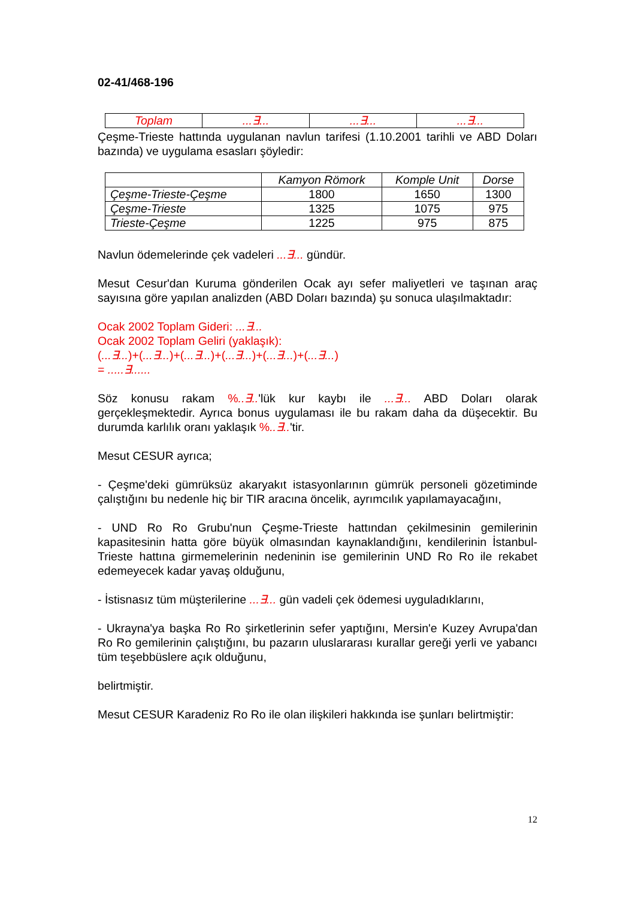02-41/468-196
| Toplam | ...∃... | ...∃... | ...∃... |
Çeşme-Trieste hattında uygulanan navlun tarifesi (1.10.2001 tarihli ve ABD Doları bazında) ve uygulama esasları şöyledir:
| | Kamyon Römork | Komple Unit | Dorse |
| --- | --- | --- | --- |
| Çeşme-Trieste-Çeşme | 1800 | 1650 | 1300 |
| Çeşme-Trieste | 1325 | 1075 | 975 |
| Trieste-Çeşme | 1225 | 975 | 875 |
Navlun ödemelerinde çek vadeleri ...∃... gündür.
Mesut Cesur'dan Kuruma gönderilen Ocak ayı sefer maliyetleri ve taşınan araç sayısına göre yapılan analizden (ABD Doları bazında) şu sonuca ulaşılmaktadır:
Ocak 2002 Toplam Gideri: ...∃...
Ocak 2002 Toplam Geliri (yaklaşık):
(...∃...)+(...∃...)+(...∃...)+(...∃...)+(...∃...)+(...∃...)
= .....∃......
Söz konusu rakam %..∃..'lük kur kaybı ile ...∃... ABD Doları olarak gerçekleşmektedir. Ayrıca bonus uygulaması ile bu rakam daha da düşecektir. Bu durumda karlılık oranı yaklaşık %..∃..'tir.
Mesut CESUR ayrıca;
- Çeşme'deki gümrüksüz akaryakıt istasyonlarının gümrük personeli gözetiminde çalıştığını bu nedenle hiç bir TIR aracına öncelik, ayrımcılık yapılamayacağını,
- UND Ro Ro Grubu'nun Çeşme-Trieste hattından çekilmesinin gemilerinin kapasitesinin hatta göre büyük olmasından kaynaklandığını, kendilerinin İstanbul-Trieste hattına girmemelerinin nedeninin ise gemilerinin UND Ro Ro ile rekabet edemeyecek kadar yavaş olduğunu,
- İstisnasız tüm müşterilerine ...∃... gün vadeli çek ödemesi uyguladıklarını,
- Ukrayna'ya başka Ro Ro şirketlerinin sefer yaptığını, Mersin'e Kuzey Avrupa'dan Ro Ro gemilerinin çalıştığını, bu pazarın uluslararası kurallar gereği yerli ve yabancı tüm teşebbüslere açık olduğunu,
belirtmiştir.
Mesut CESUR Karadeniz Ro Ro ile olan ilişkileri hakkında ise şunları belirtmiştir:
12